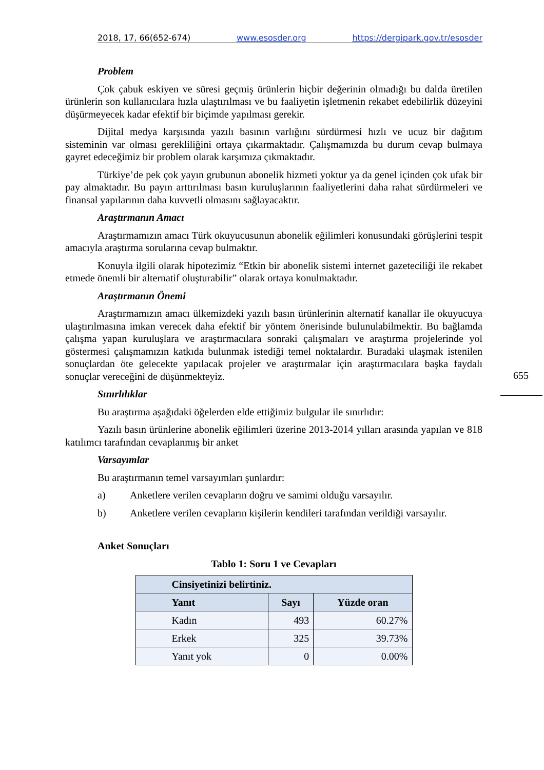2018, 17, 66(652-674) www.esosder.org https://dergipark.gov.tr/esosder
Problem
Çok çabuk eskiyen ve süresi geçmiş ürünlerin hiçbir değerinin olmadığı bu dalda üretilen ürünlerin son kullanıcılara hızla ulaştırılması ve bu faaliyetin işletmenin rekabet edebilirlik düzeyini düşürmeyecek kadar efektif bir biçimde yapılması gerekir.
Dijital medya karşısında yazılı basının varlığını sürdürmesi hızlı ve ucuz bir dağıtım sisteminin var olması gerekliliğini ortaya çıkarmaktadır. Çalışmamızda bu durum cevap bulmaya gayret edeceğimiz bir problem olarak karşımıza çıkmaktadır.
Türkiye’de pek çok yayın grubunun abonelik hizmeti yoktur ya da genel içinden çok ufak bir pay almaktadır. Bu payın arttırılması basın kuruluşlarının faaliyetlerini daha rahat sürdürmeleri ve finansal yapılarının daha kuvvetli olmasını sağlayacaktır.
Araştırmanın Amacı
Araştırmamızın amacı Türk okuyucusunun abonelik eğilimleri konusundaki görüşlerini tespit amacıyla araştırma sorularına cevap bulmaktır.
Konuyla ilgili olarak hipotezimiz “Etkin bir abonelik sistemi internet gazeteciliği ile rekabet etmede önemli bir alternatif oluşturabilir” olarak ortaya konulmaktadır.
Araştırmanın Önemi
Araştırmamızın amacı ülkemizdeki yazılı basın ürünlerinin alternatif kanallar ile okuyucuya ulaştırılmasına imkan verecek daha efektif bir yöntem önerisinde bulunulabilmektir. Bu bağlamda çalışma yapan kuruluşlara ve araştırmacılara sonraki çalışmaları ve araştırma projelerinde yol göstermesi çalışmamızın katkıda bulunmak istediği temel noktalardır. Buradaki ulaşmak istenilen sonuçlardan öte gelecekte yapılacak projeler ve araştırmalar için araştırmacılara başka faydalı sonuçlar vereceğini de düşünmekteyiz.
Sınırlılıklar
Bu araştırma aşağıdaki öğelerden elde ettiğimiz bulgular ile sınırlıdır:
Yazılı basın ürünlerine abonelik eğilimleri üzerine 2013-2014 yılları arasında yapılan ve 818 katılımcı tarafından cevaplanmış bir anket
Varsayımlar
Bu araştırmanın temel varsayımları şunlardır:
a) Anketlere verilen cevapların doğru ve samimi olduğu varsayılır.
b) Anketlere verilen cevapların kişilerin kendileri tarafından verildiği varsayılır.
Anket Sonuçları
Tablo 1: Soru 1 ve Cevapları
| Cinsiyetinizi belirtiniz. | | |
| --- | --- | --- |
| Yanıt | Sayı | Yüzde oran |
| Kadın | 493 | 60.27% |
| Erkek | 325 | 39.73% |
| Yanıt yok | 0 | 0.00% |
655